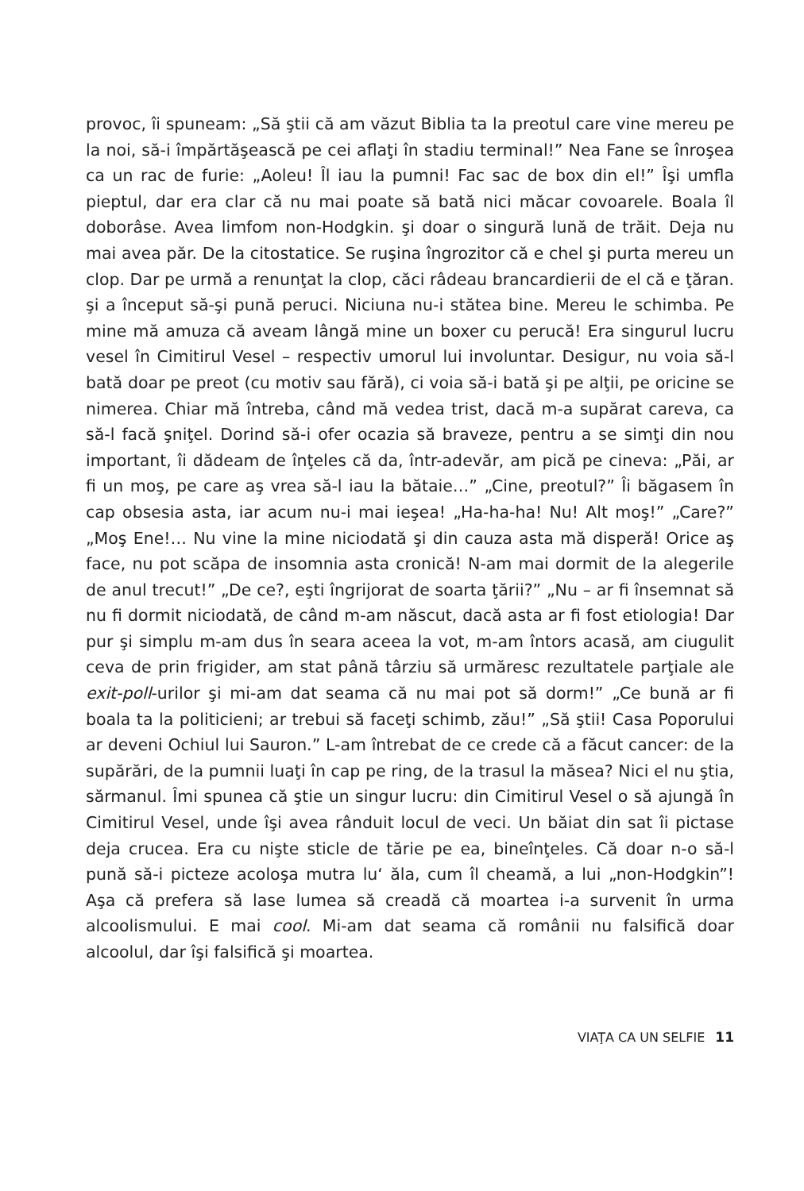provoc, îi spuneam: „Să ştii că am văzut Biblia ta la preotul care vine mereu pe la noi, să-i împărtăşească pe cei aflaţi în stadiu terminal!” Nea Fane se înroşea ca un rac de furie: „Aoleu! Îl iau la pumni! Fac sac de box din el!” Îşi umfla pieptul, dar era clar că nu mai poate să bată nici măcar covoarele. Boala îl doborâse. Avea limfom non-Hodgkin. şi doar o singură lună de trăit. Deja nu mai avea păr. De la citostatice. Se ruşina îngrozitor că e chel şi purta mereu un clop. Dar pe urmă a renunţat la clop, căci râdeau brancardierii de el că e ţăran. şi a început să-şi pună peruci. Niciuna nu-i stătea bine. Mereu le schimba. Pe mine mă amuza că aveam lângă mine un boxer cu perucă! Era singurul lucru vesel în Cimitirul Vesel – respectiv umorul lui involuntar. Desigur, nu voia să-l bată doar pe preot (cu motiv sau fără), ci voia să-i bată şi pe alţii, pe oricine se nimerea. Chiar mă întreba, când mă vedea trist, dacă m-a supărat careva, ca să-l facă şniţel. Dorind să-i ofer ocazia să braveze, pentru a se simţi din nou important, îi dădeam de înţeles că da, într-adevăr, am pică pe cineva: „Păi, ar fi un moş, pe care aş vrea să-l iau la bătaie…” „Cine, preotul?” Îi băgasem în cap obsesia asta, iar acum nu-i mai ieşea! „Ha-ha-ha! Nu! Alt moş!” „Care?” „Moş Ene!… Nu vine la mine niciodată şi din cauza asta mă disperă! Orice aş face, nu pot scăpa de insomnia asta cronică! N-am mai dormit de la alegerile de anul trecut!” „De ce?, eşti îngrijorat de soarta ţării?” „Nu – ar fi însemnat să nu fi dormit niciodată, de când m-am născut, dacă asta ar fi fost etiologia! Dar pur şi simplu m-am dus în seara aceea la vot, m-am întors acasă, am ciugulit ceva de prin frigider, am stat până târziu să urmăresc rezultatele parţiale ale exit-poll-urilor şi mi-am dat seama că nu mai pot să dorm!” „Ce bună ar fi boala ta la politicieni; ar trebui să faceţi schimb, zău!” „Să ştii! Casa Poporului ar deveni Ochiul lui Sauron.” L-am întrebat de ce crede că a făcut cancer: de la supărări, de la pumnii luaţi în cap pe ring, de la trasul la măsea? Nici el nu ştia, sărmanul. Îmi spunea că ştie un singur lucru: din Cimitirul Vesel o să ajungă în Cimitirul Vesel, unde îşi avea rânduit locul de veci. Un băiat din sat îi pictase deja crucea. Era cu nişte sticle de tărie pe ea, bineînţeles. Că doar n-o să-l pună să-i picteze acoloşa mutra lu‘ ăla, cum îl cheamă, a lui „non-Hodgkin”! Aşa că prefera să lase lumea să creadă că moartea i-a survenit în urma alcoolismului. E mai cool. Mi-am dat seama că românii nu falsifică doar alcoolul, dar îşi falsifică şi moartea.
VIAŢA CA UN SELFIE 11